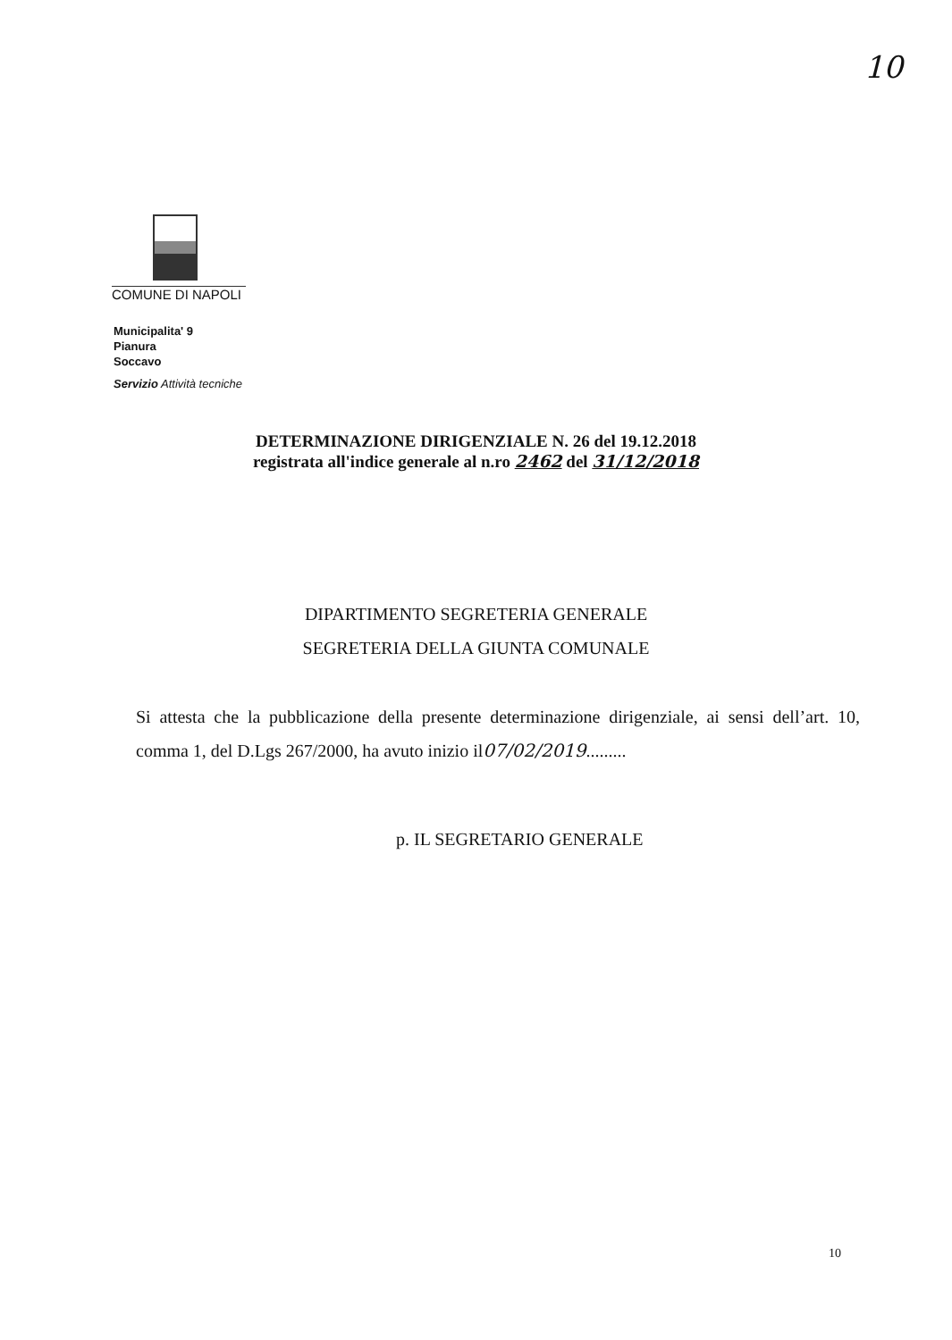10
COMUNE DI NAPOLI
Municipalita' 9
Pianura
Soccavo
Servizio Attività tecniche
DETERMINAZIONE DIRIGENZIALE N. 26 del 19.12.2018
registrata all'indice generale al n.ro 2462 del 31/12/2018
DIPARTIMENTO SEGRETERIA GENERALE
SEGRETERIA DELLA GIUNTA COMUNALE
Si attesta che la pubblicazione della presente determinazione dirigenziale, ai sensi dell’art. 10, comma 1, del D.Lgs 267/2000, ha avuto inizio il07/02/2019.........
p. IL SEGRETARIO GENERALE
10